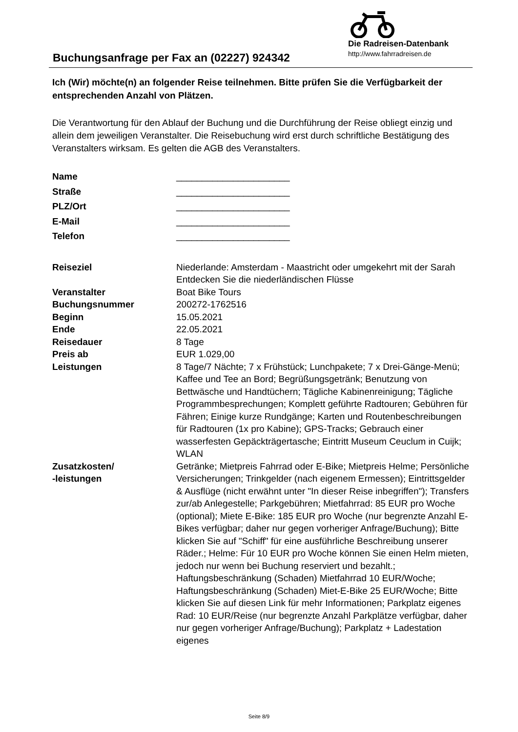Buchungsanfrage per Fax an (02227) 924342
Die Radreisen-Datenbank
http://www.fahrradreisen.de
Ich (Wir) möchte(n) an folgender Reise teilnehmen. Bitte prüfen Sie die Verfügbarkeit der entsprechenden Anzahl von Plätzen.
Die Verantwortung für den Ablauf der Buchung und die Durchführung der Reise obliegt einzig und allein dem jeweiligen Veranstalter. Die Reisebuchung wird erst durch schriftliche Bestätigung des Veranstalters wirksam. Es gelten die AGB des Veranstalters.
| Name | ______________________ |
| Straße | ______________________ |
| PLZ/Ort | ______________________ |
| E-Mail | ______________________ |
| Telefon | ______________________ |
| Reiseziel | Niederlande: Amsterdam - Maastricht oder umgekehrt mit der Sarah Entdecken Sie die niederländischen Flüsse |
| Veranstalter | Boat Bike Tours |
| Buchungsnummer | 200272-1762516 |
| Beginn | 15.05.2021 |
| Ende | 22.05.2021 |
| Reisedauer | 8 Tage |
| Preis ab | EUR 1.029,00 |
| Leistungen | 8 Tage/7 Nächte; 7 x Frühstück; Lunchpakete; 7 x Drei-Gänge-Menü; Kaffee und Tee an Bord; Begrüßungsgetränk; Benutzung von Bettwäsche und Handtüchern; Tägliche Kabinenreinigung; Tägliche Programmbesprechungen; Komplett geführte Radtouren; Gebühren für Fähren; Einige kurze Rundgänge; Karten und Routenbeschreibungen für Radtouren (1x pro Kabine); GPS-Tracks; Gebrauch einer wasserfesten Gepäckträgertasche; Eintritt Museum Ceuclum in Cuijk; WLAN |
| Zusatzkosten/ -leistungen | Getränke; Mietpreis Fahrrad oder E-Bike; Mietpreis Helme; Persönliche Versicherungen; Trinkgelder (nach eigenem Ermessen); Eintrittsgelder & Ausflüge (nicht erwähnt unter "In dieser Reise inbegriffen"); Transfers zur/ab Anlegestelle; Parkgebühren; Mietfahrrad: 85 EUR pro Woche (optional); Miete E-Bike: 185 EUR pro Woche (nur begrenzte Anzahl E-Bikes verfügbar; daher nur gegen vorheriger Anfrage/Buchung); Bitte klicken Sie auf "Schiff" für eine ausführliche Beschreibung unserer Räder.; Helme: Für 10 EUR pro Woche können Sie einen Helm mieten, jedoch nur wenn bei Buchung reserviert und bezahlt.; Haftungsbeschränkung (Schaden) Mietfahrrad 10 EUR/Woche; Haftungsbeschränkung (Schaden) Miet-E-Bike 25 EUR/Woche; Bitte klicken Sie auf diesen Link für mehr Informationen; Parkplatz eigenes Rad: 10 EUR/Reise (nur begrenzte Anzahl Parkplätze verfügbar, daher nur gegen vorheriger Anfrage/Buchung); Parkplatz + Ladestation eigenes |
Seite 8/9